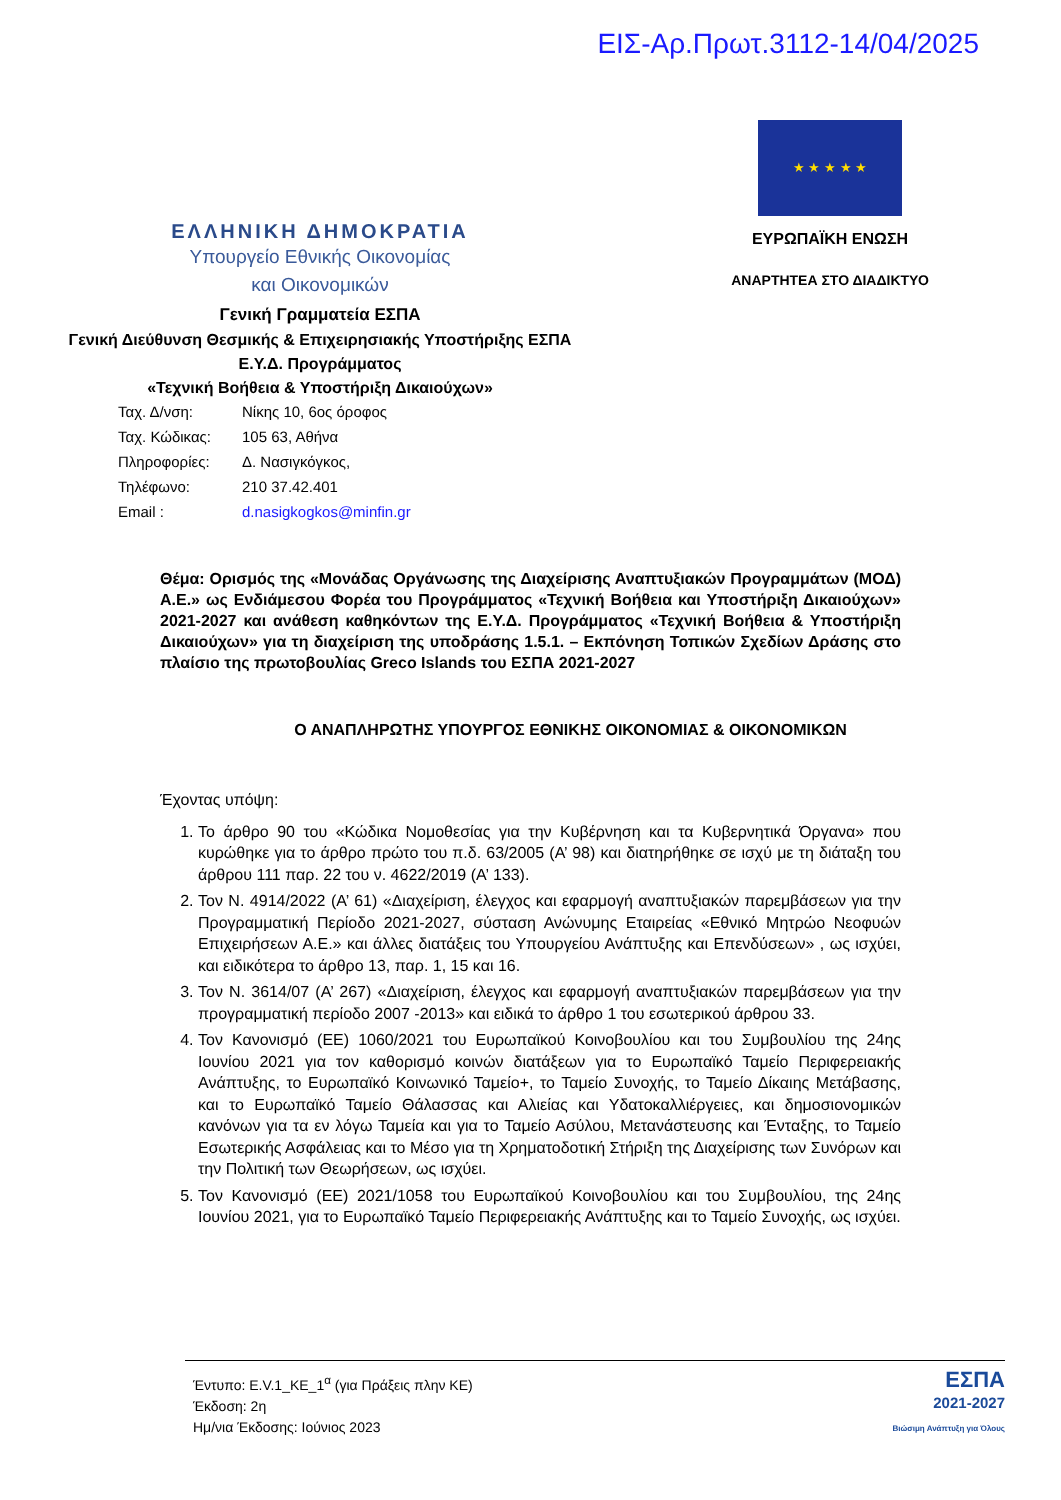ΕΙΣ-Αρ.Πρωτ.3112-14/04/2025
ΕΛΛΗΝΙΚΗ ΔΗΜΟΚΡΑΤΙΑ
Υπουργείο Εθνικής Οικονομίας
και Οικονομικών
Γενική Γραμματεία ΕΣΠΑ
Γενική Διεύθυνση Θεσμικής & Επιχειρησιακής Υποστήριξης ΕΣΠΑ
Ε.Υ.Δ. Προγράμματος
«Τεχνική Βοήθεια & Υποστήριξη Δικαιούχων»
★ ★ ★ ★ ★
ΕΥΡΩΠΑΪΚΗ ΕΝΩΣΗ
ΑΝΑΡΤΗΤΕΑ ΣΤΟ ΔΙΑΔΙΚΤΥΟ
Ταχ. Δ/νση: Νίκης 10, 6ος όροφος
Ταχ. Κώδικας: 105 63, Αθήνα
Πληροφορίες: Δ. Νασιγκόγκος,
Τηλέφωνο: 210 37.42.401
Email : d.nasigkogkos@minfin.gr
Θέμα: Ορισμός της «Μονάδας Οργάνωσης της Διαχείρισης Αναπτυξιακών Προγραμμάτων (ΜΟΔ) Α.Ε.» ως Ενδιάμεσου Φορέα του Προγράμματος «Τεχνική Βοήθεια και Υποστήριξη Δικαιούχων» 2021-2027 και ανάθεση καθηκόντων της Ε.Υ.Δ. Προγράμματος «Τεχνική Βοήθεια & Υποστήριξη Δικαιούχων» για τη διαχείριση της υποδράσης 1.5.1. – Εκπόνηση Τοπικών Σχεδίων Δράσης στο πλαίσιο της πρωτοβουλίας Greco Islands του ΕΣΠΑ 2021-2027
Ο ΑΝΑΠΛΗΡΩΤΗΣ ΥΠΟΥΡΓΟΣ ΕΘΝΙΚΗΣ ΟΙΚΟΝΟΜΙΑΣ & ΟΙΚΟΝΟΜΙΚΩΝ
Έχοντας υπόψη:
1. Το άρθρο 90 του «Κώδικα Νομοθεσίας για την Κυβέρνηση και τα Κυβερνητικά Όργανα» που κυρώθηκε για το άρθρο πρώτο του π.δ. 63/2005 (Α’ 98) και διατηρήθηκε σε ισχύ με τη διάταξη του άρθρου 111 παρ. 22 του ν. 4622/2019 (Α’ 133).
2. Τον Ν. 4914/2022 (Α’ 61) «Διαχείριση, έλεγχος και εφαρμογή αναπτυξιακών παρεμβάσεων για την Προγραμματική Περίοδο 2021-2027, σύσταση Ανώνυμης Εταιρείας «Εθνικό Μητρώο Νεοφυών Επιχειρήσεων Α.Ε.» και άλλες διατάξεις του Υπουργείου Ανάπτυξης και Επενδύσεων» , ως ισχύει, και ειδικότερα το άρθρο 13, παρ. 1, 15 και 16.
3. Τον Ν. 3614/07 (Α’ 267) «Διαχείριση, έλεγχος και εφαρμογή αναπτυξιακών παρεμβάσεων για την προγραμματική περίοδο 2007 -2013» και ειδικά το άρθρο 1 του εσωτερικού άρθρου 33.
4. Τον Κανονισμό (ΕΕ) 1060/2021 του Ευρωπαϊκού Κοινοβουλίου και του Συμβουλίου της 24ης Ιουνίου 2021 για τον καθορισμό κοινών διατάξεων για το Ευρωπαϊκό Ταμείο Περιφερειακής Ανάπτυξης, το Ευρωπαϊκό Κοινωνικό Ταμείο+, το Ταμείο Συνοχής, το Ταμείο Δίκαιης Μετάβασης, και το Ευρωπαϊκό Ταμείο Θάλασσας και Αλιείας και Υδατοκαλλιέργειες, και δημοσιονομικών κανόνων για τα εν λόγω Ταμεία και για το Ταμείο Ασύλου, Μετανάστευσης και Ένταξης, το Ταμείο Εσωτερικής Ασφάλειας και το Μέσο για τη Χρηματοδοτική Στήριξη της Διαχείρισης των Συνόρων και την Πολιτική των Θεωρήσεων, ως ισχύει.
5. Τον Κανονισμό (ΕΕ) 2021/1058 του Ευρωπαϊκού Κοινοβουλίου και του Συμβουλίου, της 24ης Ιουνίου 2021, για το Ευρωπαϊκό Ταμείο Περιφερειακής Ανάπτυξης και το Ταμείο Συνοχής, ως ισχύει.
Έντυπο: Ε.V.1_ΚΕ_1<sup>α</sup> (για Πράξεις πλην ΚΕ)
Έκδοση: 2η
Ημ/νια Έκδοσης: Ιούνιος 2023
ΕΣΠΑ
2021-2027
Βιώσιμη Ανάπτυξη για Όλους